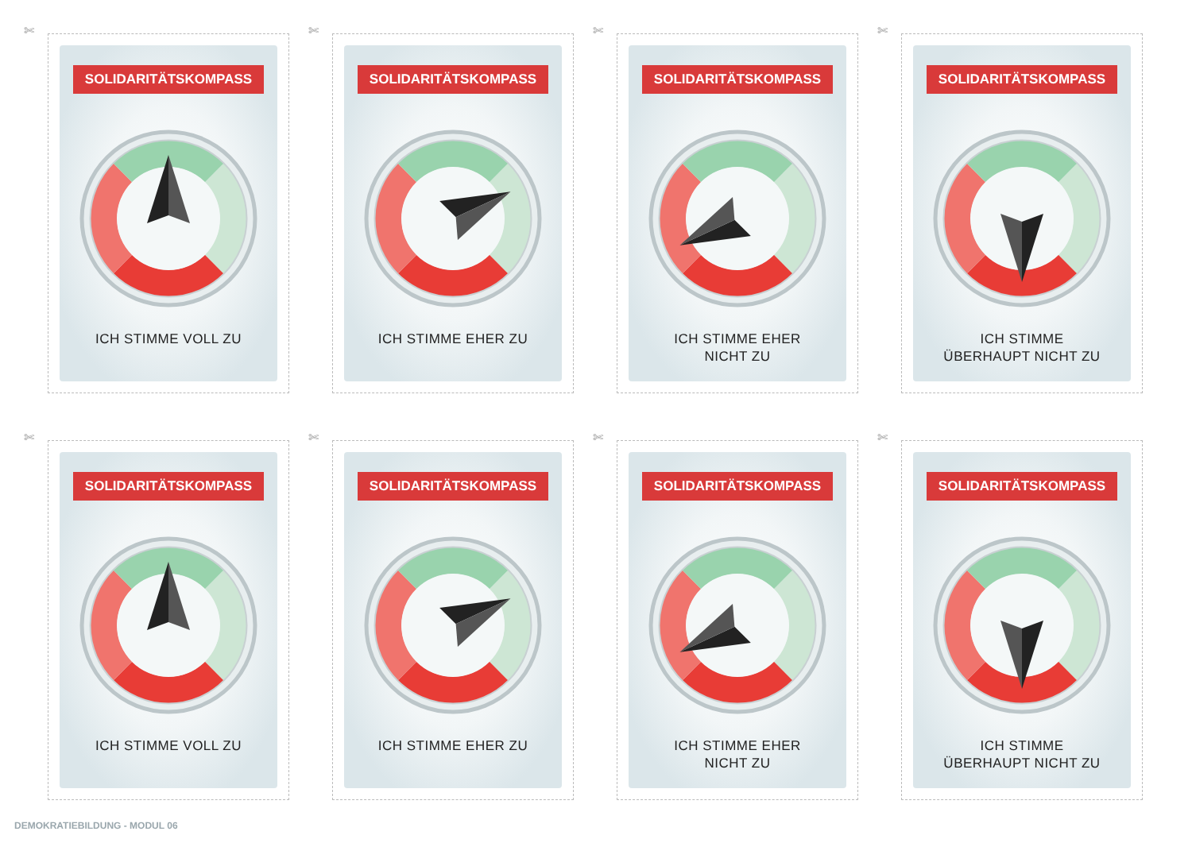✄
SOLIDARITÄTSKOMPASS
ICH STIMME VOLL ZU
✄
SOLIDARITÄTSKOMPASS
ICH STIMME EHER ZU
✄
SOLIDARITÄTSKOMPASS
ICH STIMME EHER
NICHT ZU
✄
SOLIDARITÄTSKOMPASS
ICH STIMME
ÜBERHAUPT NICHT ZU
✄
SOLIDARITÄTSKOMPASS
ICH STIMME VOLL ZU
✄
SOLIDARITÄTSKOMPASS
ICH STIMME EHER ZU
✄
SOLIDARITÄTSKOMPASS
ICH STIMME EHER
NICHT ZU
✄
SOLIDARITÄTSKOMPASS
ICH STIMME
ÜBERHAUPT NICHT ZU
DEMOKRATIEBILDUNG - MODUL 06